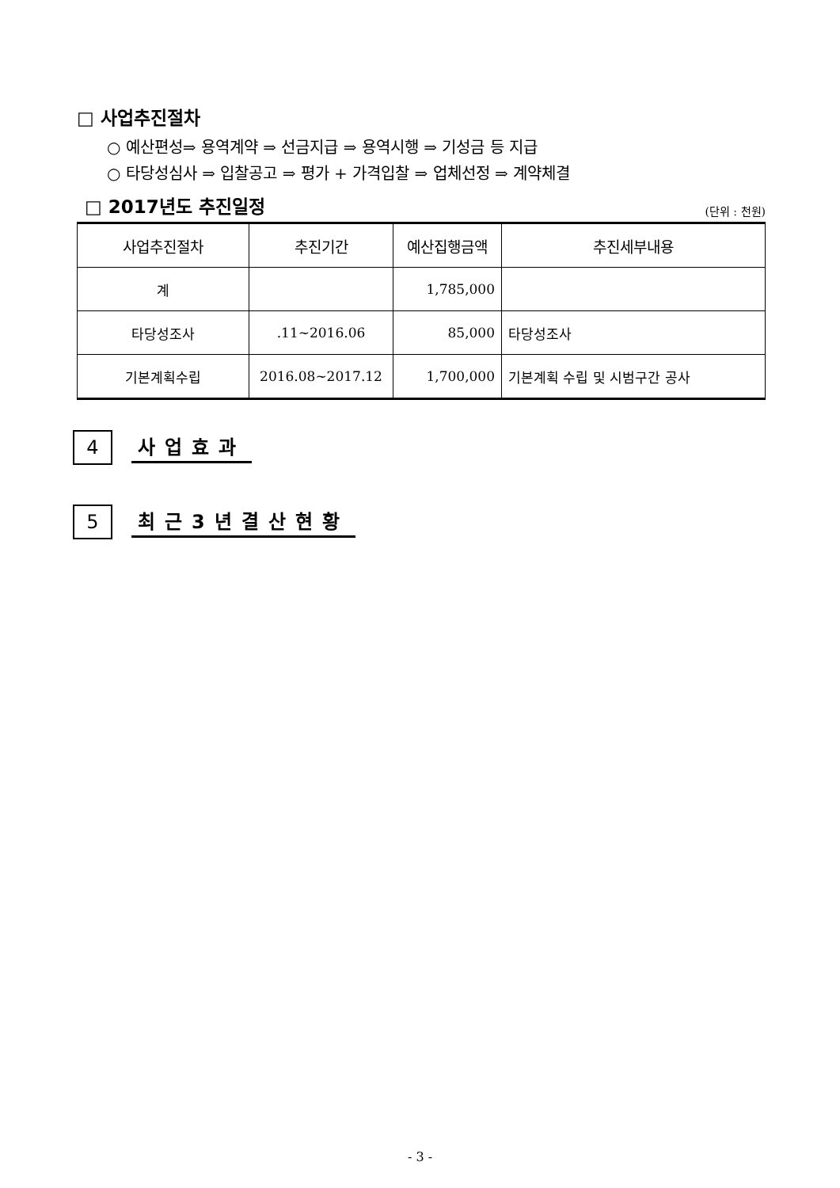□ 사업추진절차
○ 예산편성⇒ 용역계약 ⇒ 선금지급 ⇒ 용역시행 ⇒ 기성금 등 지급
○ 타당성심사 ⇒ 입찰공고 ⇒ 평가 + 가격입찰 ⇒ 업체선정 ⇒ 계약체결
□ 2017년도 추진일정
(단위 : 천원)
| 사업추진절차 | 추진기간 | 예산집행금액 | 추진세부내용 |
| --- | --- | --- | --- |
| 계 | | 1,785,000 | |
| 타당성조사 | .11~2016.06 | 85,000 | 타당성조사 |
| 기본계획수립 | 2016.08~2017.12 | 1,700,000 | 기본계획 수립 및 시범구간 공사 |
4
사업효과
5
최근3년결산현황
- 3 -